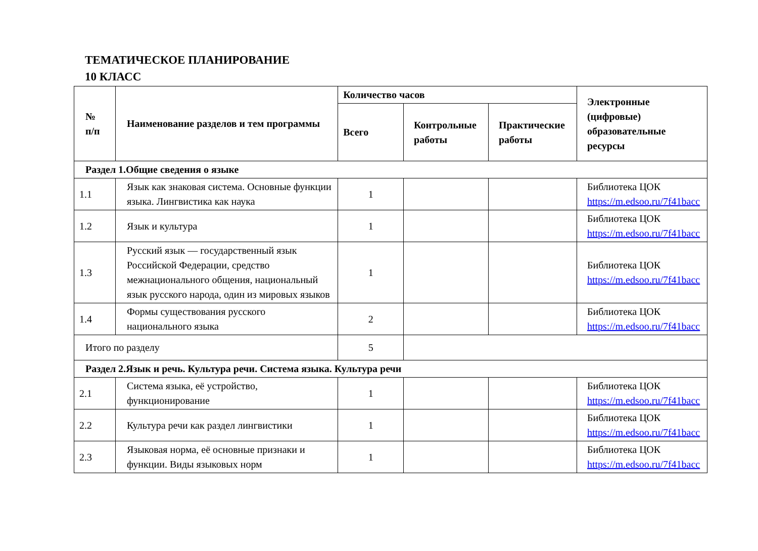ТЕМАТИЧЕСКОЕ ПЛАНИРОВАНИЕ
10 КЛАСС
| № п/п | Наименование разделов и тем программы | Количество часов | | | Электронные (цифровые) образовательные ресурсы |
| --- | --- | --- | --- | --- | --- |
| | | Всего | Контрольные работы | Практические работы | |
| Раздел 1.Общие сведения о языке | | | | | |
| 1.1 | Язык как знаковая система. Основные функции языка. Лингвистика как наука | 1 | | | Библиотека ЦОК https://m.edsoo.ru/7f41bacc |
| 1.2 | Язык и культура | 1 | | | Библиотека ЦОК https://m.edsoo.ru/7f41bacc |
| 1.3 | Русский язык — государственный язык Российской Федерации, средство межнационального общения, национальный язык русского народа, один из мировых языков | 1 | | | Библиотека ЦОК https://m.edsoo.ru/7f41bacc |
| 1.4 | Формы существования русского национального языка | 2 | | | Библиотека ЦОК https://m.edsoo.ru/7f41bacc |
| Итого по разделу | | 5 | | | |
| Раздел 2.Язык и речь. Культура речи. Система языка. Культура речи | | | | | |
| 2.1 | Система языка, её устройство, функционирование | 1 | | | Библиотека ЦОК https://m.edsoo.ru/7f41bacc |
| 2.2 | Культура речи как раздел лингвистики | 1 | | | Библиотека ЦОК https://m.edsoo.ru/7f41bacc |
| 2.3 | Языковая норма, её основные признаки и функции. Виды языковых норм | 1 | | | Библиотека ЦОК https://m.edsoo.ru/7f41bacc |